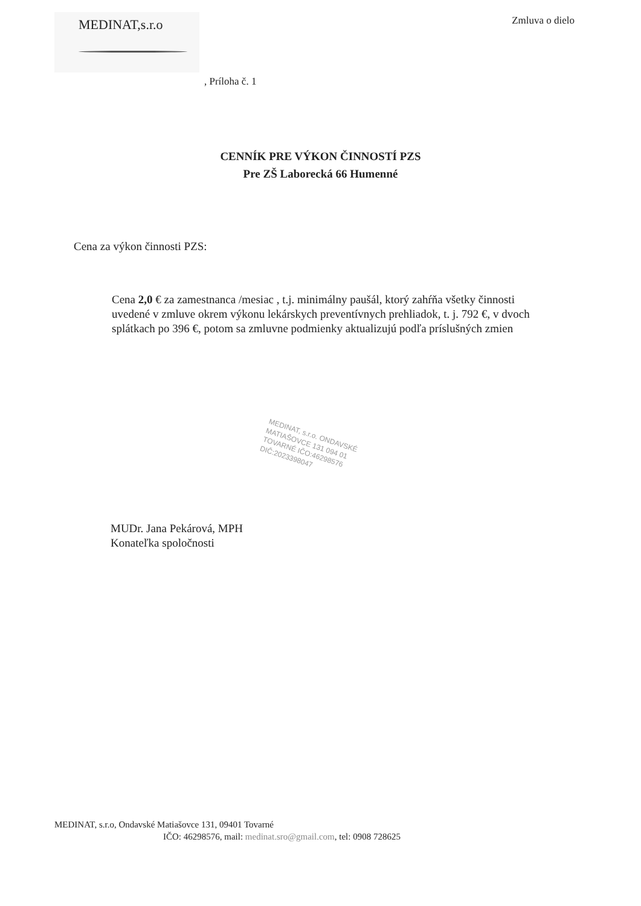MEDINAT,s.r.o
Zmluva o dielo
, Príloha č. 1
CENNÍK PRE VÝKON ČINNOSTÍ PZS
Pre ZŠ Laborecká 66 Humenné
Cena za výkon činnosti PZS:
Cena 2,0 € za zamestnanca /mesiac , t.j. minimálny paušál, ktorý zahŕňa všetky činnosti uvedené v zmluve okrem výkonu lekárskych preventívnych prehliadok, t. j. 792 €, v dvoch splátkach po 396 €, potom sa zmluvne podmienky aktualizujú podľa príslušných zmien
MEDINAT, s.r.o. ONDAVSKÉ MATIAŠOVCE 131 094 01 TOVARNÉ IČO:46298576 DIČ:2023398047
MUDr. Jana Pekárová, MPH
Konateľka spoločnosti
MEDINAT, s.r.o, Ondavské Matiašovce 131, 09401 Tovarné
IČO: 46298576, mail: medinat.sro@gmail.com, tel: 0908 728625